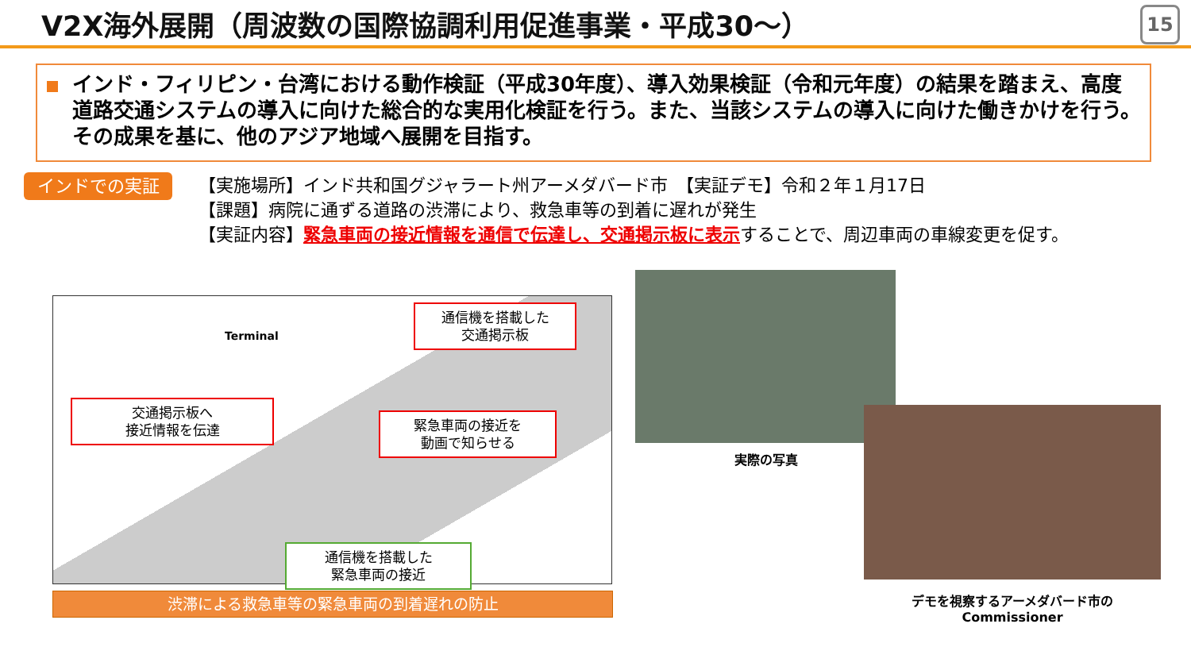V2X海外展開（周波数の国際協調利用促進事業・平成30～）
15
インド・フィリピン・台湾における動作検証（平成30年度）、導入効果検証（令和元年度）の結果を踏まえ、高度道路交通システムの導入に向けた総合的な実用化検証を行う。また、当該システムの導入に向けた働きかけを行う。その成果を基に、他のアジア地域へ展開を目指す。
インドでの実証
【実施場所】インド共和国グジャラート州アーメダバード市　【実証デモ】令和２年１月17日
【課題】病院に通ずる道路の渋滞により、救急車等の到着に遅れが発生
【実証内容】緊急車両の接近情報を通信で伝達し、交通掲示板に表示することで、周辺車両の車線変更を促す。
Terminal
通信機を搭載した
交通掲示板
交通掲示板へ
接近情報を伝達
緊急車両の接近を
動画で知らせる
通信機を搭載した
緊急車両の接近
渋滞による救急車等の緊急車両の到着遅れの防止
実際の写真
デモを視察するアーメダバード市の
Commissioner